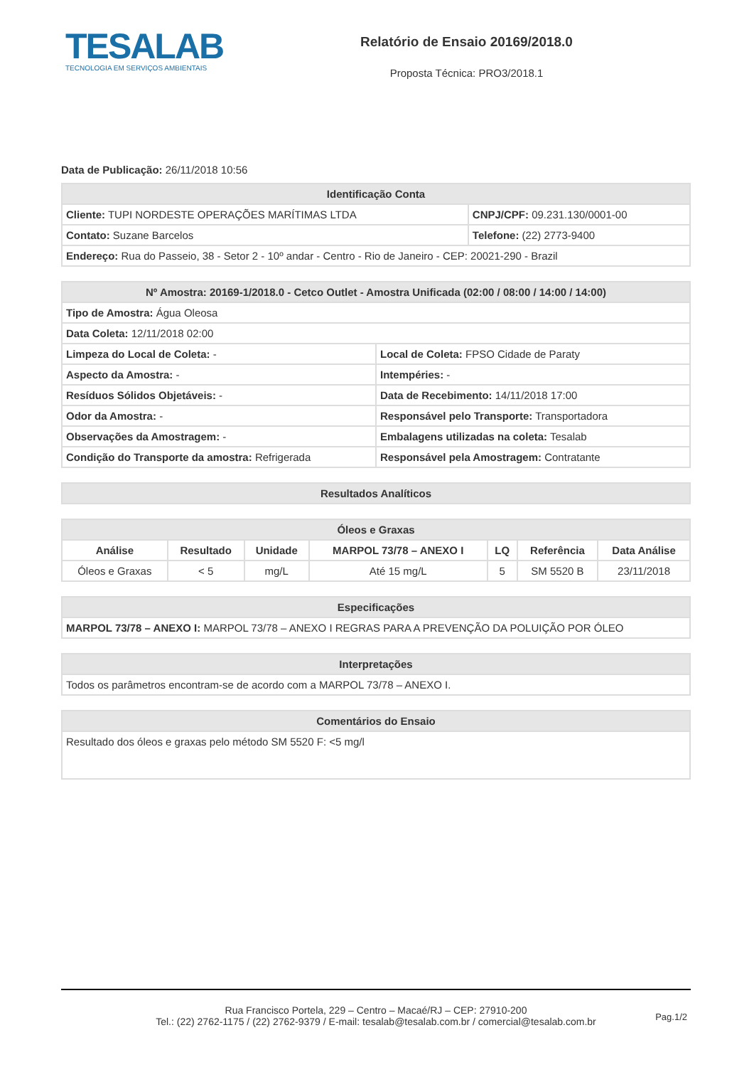TESALAB
TECNOLOGIA EM SERVIÇOS AMBIENTAIS
Relatório de Ensaio 20169/2018.0
Proposta Técnica: PRO3/2018.1
Data de Publicação: 26/11/2018 10:56
| Identificação Conta | |
| --- | --- |
| Cliente: TUPI NORDESTE OPERAÇÕES MARÍTIMAS LTDA | CNPJ/CPF: 09.231.130/0001-00 |
| Contato: Suzane Barcelos | Telefone: (22) 2773-9400 |
| Endereço: Rua do Passeio, 38 - Setor 2 - 10º andar - Centro - Rio de Janeiro - CEP: 20021-290 - Brazil | |
| Nº Amostra: 20169-1/2018.0 - Cetco Outlet - Amostra Unificada (02:00 / 08:00 / 14:00 / 14:00) | |
| --- | --- |
| Tipo de Amostra: Água Oleosa | |
| Data Coleta: 12/11/2018 02:00 | |
| Limpeza do Local de Coleta: - | Local de Coleta: FPSO Cidade de Paraty |
| Aspecto da Amostra: - | Intempéries: - |
| Resíduos Sólidos Objetáveis: - | Data de Recebimento: 14/11/2018 17:00 |
| Odor da Amostra: - | Responsável pelo Transporte: Transportadora |
| Observações da Amostragem: - | Embalagens utilizadas na coleta: Tesalab |
| Condição do Transporte da amostra: Refrigerada | Responsável pela Amostragem: Contratante |
| Resultados Analíticos |
| --- |
| Óleos e Graxas | | | | | | |
| --- | --- | --- | --- | --- | --- | --- |
| Análise | Resultado | Unidade | MARPOL 73/78 – ANEXO I | LQ | Referência | Data Análise |
| Óleos e Graxas | < 5 | mg/L | Até 15 mg/L | 5 | SM 5520 B | 23/11/2018 |
| Especificações |
| --- |
| MARPOL 73/78 – ANEXO I: MARPOL 73/78 – ANEXO I REGRAS PARA A PREVENÇÃO DA POLUIÇÃO POR ÓLEO |
| Interpretações |
| --- |
| Todos os parâmetros encontram-se de acordo com a MARPOL 73/78 – ANEXO I. |
| Comentários do Ensaio |
| --- |
| Resultado dos óleos e graxas pelo método SM 5520 F: <5 mg/l |
Rua Francisco Portela, 229 – Centro – Macaé/RJ – CEP: 27910-200
Tel.: (22) 2762-1175 / (22) 2762-9379 / E-mail: tesalab@tesalab.com.br / comercial@tesalab.com.br
Pag.1/2